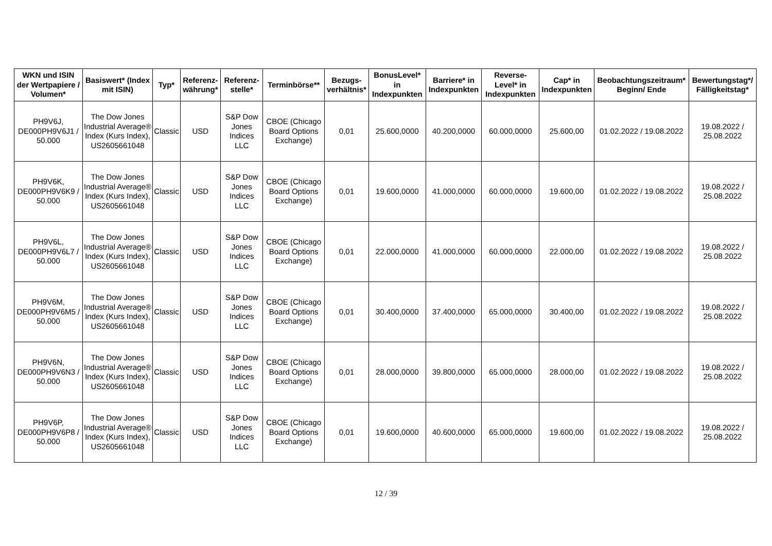| WKN und ISIN der Wertpapiere / Volumen* | Basiswert* (Index mit ISIN) | Typ* | Referenz-währung* | Referenz-stelle* | Terminbörse** | Bezugs-verhältnis* | BonusLevel* in Indexpunkten | Barriere* in Indexpunkten | Reverse-Level* in Indexpunkten | Cap* in Indexpunkten | Beobachtungszeitraum* Beginn/ Ende | Bewertungstag*/ Fälligkeitstag* |
| --- | --- | --- | --- | --- | --- | --- | --- | --- | --- | --- | --- | --- |
| PH9V6J, DE000PH9V6J1 / 50.000 | The Dow Jones Industrial Average® Index (Kurs Index), US2605661048 | Classic | USD | S&P Dow Jones Indices LLC | CBOE (Chicago Board Options Exchange) | 0,01 | 25.600,0000 | 40.200,0000 | 60.000,0000 | 25.600,00 | 01.02.2022 / 19.08.2022 | 19.08.2022 / 25.08.2022 |
| PH9V6K, DE000PH9V6K9 / 50.000 | The Dow Jones Industrial Average® Index (Kurs Index), US2605661048 | Classic | USD | S&P Dow Jones Indices LLC | CBOE (Chicago Board Options Exchange) | 0,01 | 19.600,0000 | 41.000,0000 | 60.000,0000 | 19.600,00 | 01.02.2022 / 19.08.2022 | 19.08.2022 / 25.08.2022 |
| PH9V6L, DE000PH9V6L7 / 50.000 | The Dow Jones Industrial Average® Index (Kurs Index), US2605661048 | Classic | USD | S&P Dow Jones Indices LLC | CBOE (Chicago Board Options Exchange) | 0,01 | 22.000,0000 | 41.000,0000 | 60.000,0000 | 22.000,00 | 01.02.2022 / 19.08.2022 | 19.08.2022 / 25.08.2022 |
| PH9V6M, DE000PH9V6M5 / 50.000 | The Dow Jones Industrial Average® Index (Kurs Index), US2605661048 | Classic | USD | S&P Dow Jones Indices LLC | CBOE (Chicago Board Options Exchange) | 0,01 | 30.400,0000 | 37.400,0000 | 65.000,0000 | 30.400,00 | 01.02.2022 / 19.08.2022 | 19.08.2022 / 25.08.2022 |
| PH9V6N, DE000PH9V6N3 / 50.000 | The Dow Jones Industrial Average® Index (Kurs Index), US2605661048 | Classic | USD | S&P Dow Jones Indices LLC | CBOE (Chicago Board Options Exchange) | 0,01 | 28.000,0000 | 39.800,0000 | 65.000,0000 | 28.000,00 | 01.02.2022 / 19.08.2022 | 19.08.2022 / 25.08.2022 |
| PH9V6P, DE000PH9V6P8 / 50.000 | The Dow Jones Industrial Average® Index (Kurs Index), US2605661048 | Classic | USD | S&P Dow Jones Indices LLC | CBOE (Chicago Board Options Exchange) | 0,01 | 19.600,0000 | 40.600,0000 | 65.000,0000 | 19.600,00 | 01.02.2022 / 19.08.2022 | 19.08.2022 / 25.08.2022 |
12 / 39